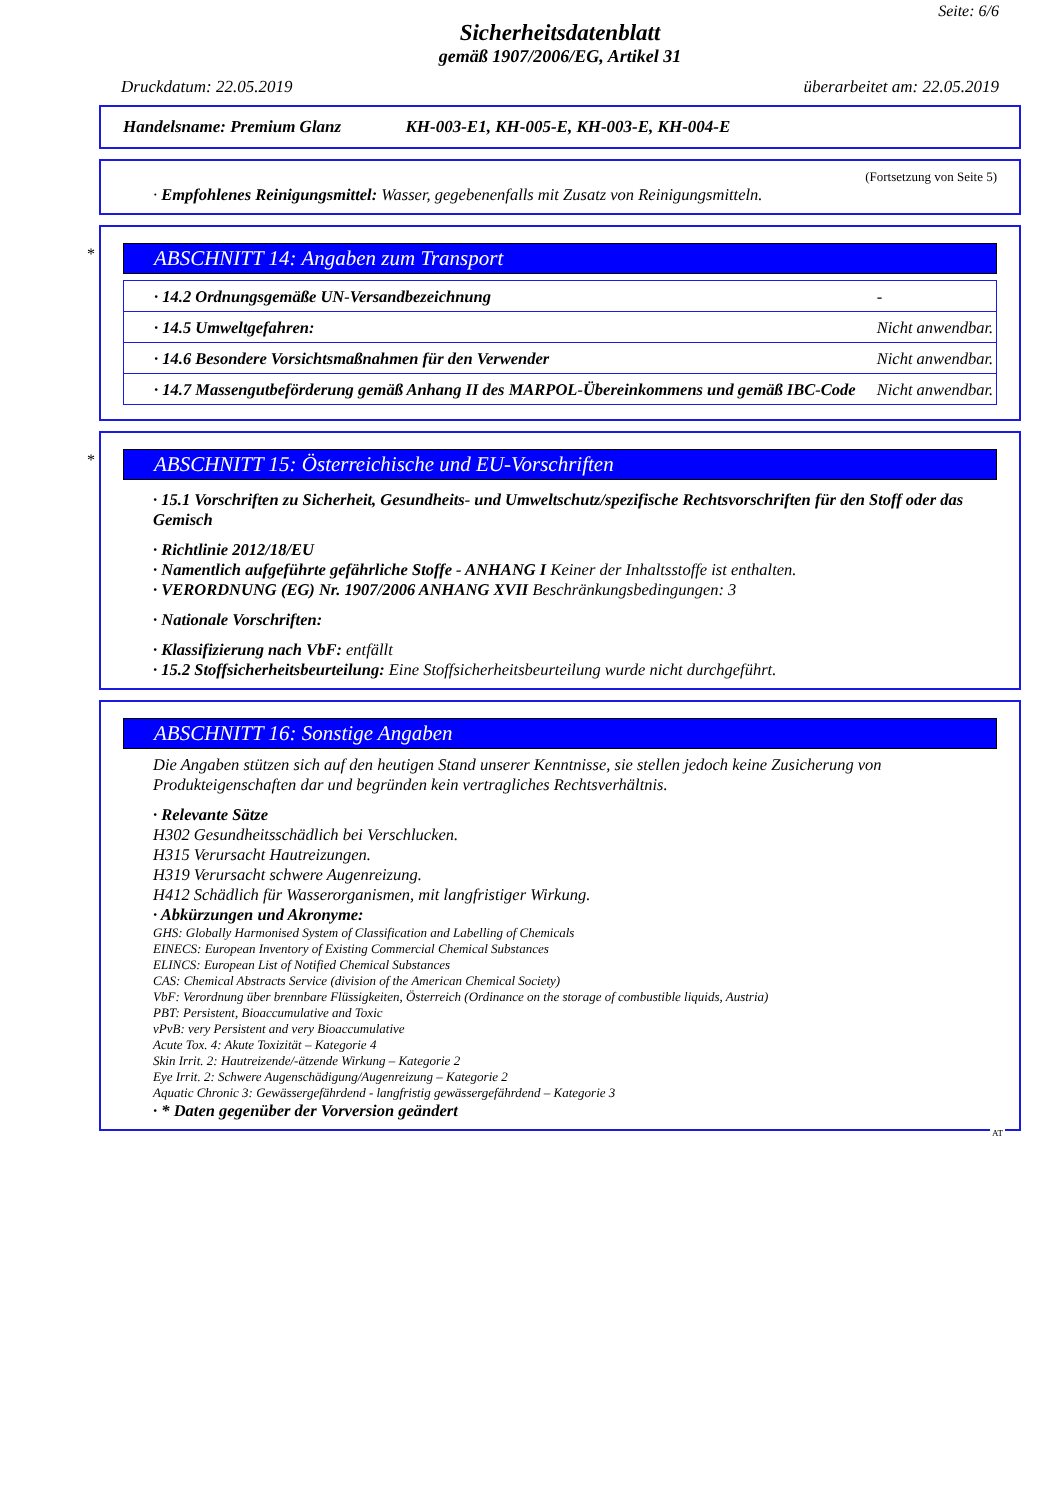Seite: 6/6
Sicherheitsdatenblatt
gemäß 1907/2006/EG, Artikel 31
Druckdatum: 22.05.2019 überarbeitet am: 22.05.2019
Handelsname: Premium Glanz KH-003-E1, KH-005-E, KH-003-E, KH-004-E
(Fortsetzung von Seite 5)
· Empfohlenes Reinigungsmittel: Wasser, gegebenenfalls mit Zusatz von Reinigungsmitteln.
*
ABSCHNITT 14: Angaben zum Transport
| · 14.2 Ordnungsgemäße UN-Versandbezeichnung | - |
| · 14.5 Umweltgefahren: | Nicht anwendbar. |
| · 14.6 Besondere Vorsichtsmaßnahmen für den Verwender | Nicht anwendbar. |
| · 14.7 Massengutbeförderung gemäß Anhang II des MARPOL-Übereinkommens und gemäß IBC-Code | Nicht anwendbar. |
*
ABSCHNITT 15: Österreichische und EU-Vorschriften
· 15.1 Vorschriften zu Sicherheit, Gesundheits- und Umweltschutz/spezifische Rechtsvorschriften für den Stoff oder das Gemisch
· Richtlinie 2012/18/EU
· Namentlich aufgeführte gefährliche Stoffe - ANHANG I Keiner der Inhaltsstoffe ist enthalten.
· VERORDNUNG (EG) Nr. 1907/2006 ANHANG XVII Beschränkungsbedingungen: 3
· Nationale Vorschriften:
· Klassifizierung nach VbF: entfällt
· 15.2 Stoffsicherheitsbeurteilung: Eine Stoffsicherheitsbeurteilung wurde nicht durchgeführt.
ABSCHNITT 16: Sonstige Angaben
Die Angaben stützen sich auf den heutigen Stand unserer Kenntnisse, sie stellen jedoch keine Zusicherung von Produkteigenschaften dar und begründen kein vertragliches Rechtsverhältnis.
· Relevante Sätze
H302 Gesundheitsschädlich bei Verschlucken.
H315 Verursacht Hautreizungen.
H319 Verursacht schwere Augenreizung.
H412 Schädlich für Wasserorganismen, mit langfristiger Wirkung.
· Abkürzungen und Akronyme:
GHS: Globally Harmonised System of Classification and Labelling of Chemicals
EINECS: European Inventory of Existing Commercial Chemical Substances
ELINCS: European List of Notified Chemical Substances
CAS: Chemical Abstracts Service (division of the American Chemical Society)
VbF: Verordnung über brennbare Flüssigkeiten, Österreich (Ordinance on the storage of combustible liquids, Austria)
PBT: Persistent, Bioaccumulative and Toxic
vPvB: very Persistent and very Bioaccumulative
Acute Tox. 4: Akute Toxizität – Kategorie 4
Skin Irrit. 2: Hautreizende/-ätzende Wirkung – Kategorie 2
Eye Irrit. 2: Schwere Augenschädigung/Augenreizung – Kategorie 2
Aquatic Chronic 3: Gewässergefährdend - langfristig gewässergefährdend – Kategorie 3
· * Daten gegenüber der Vorversion geändert
AT